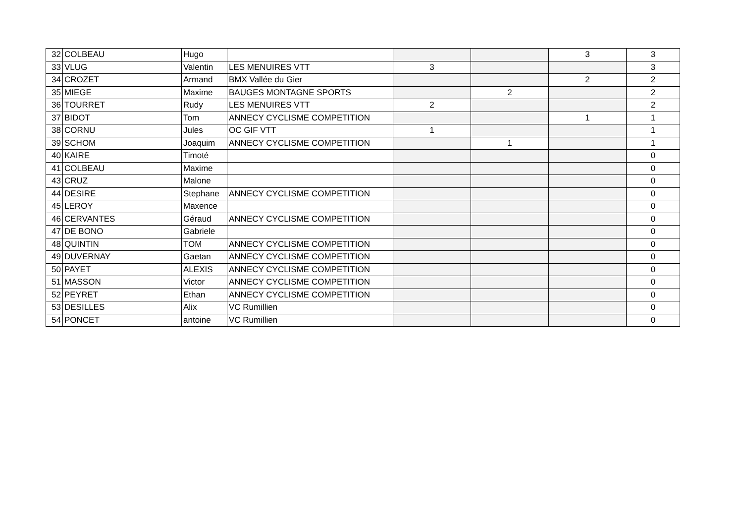| 32 | COLBEAU | Hugo | | | | 3 | 3 |
| 33 | VLUG | Valentin | LES MENUIRES VTT | 3 | | | 3 |
| 34 | CROZET | Armand | BMX Vallée du Gier | | | 2 | 2 |
| 35 | MIEGE | Maxime | BAUGES MONTAGNE SPORTS | | 2 | | 2 |
| 36 | TOURRET | Rudy | LES MENUIRES VTT | 2 | | | 2 |
| 37 | BIDOT | Tom | ANNECY CYCLISME COMPETITION | | | 1 | 1 |
| 38 | CORNU | Jules | OC GIF VTT | 1 | | | 1 |
| 39 | SCHOM | Joaquim | ANNECY CYCLISME COMPETITION | | 1 | | 1 |
| 40 | KAIRE | Timoté | | | | | 0 |
| 41 | COLBEAU | Maxime | | | | | 0 |
| 43 | CRUZ | Malone | | | | | 0 |
| 44 | DESIRE | Stephane | ANNECY CYCLISME COMPETITION | | | | 0 |
| 45 | LEROY | Maxence | | | | | 0 |
| 46 | CERVANTES | Géraud | ANNECY CYCLISME COMPETITION | | | | 0 |
| 47 | DE BONO | Gabriele | | | | | 0 |
| 48 | QUINTIN | TOM | ANNECY CYCLISME COMPETITION | | | | 0 |
| 49 | DUVERNAY | Gaetan | ANNECY CYCLISME COMPETITION | | | | 0 |
| 50 | PAYET | ALEXIS | ANNECY CYCLISME COMPETITION | | | | 0 |
| 51 | MASSON | Victor | ANNECY CYCLISME COMPETITION | | | | 0 |
| 52 | PEYRET | Ethan | ANNECY CYCLISME COMPETITION | | | | 0 |
| 53 | DESILLES | Alix | VC Rumillien | | | | 0 |
| 54 | PONCET | antoine | VC Rumillien | | | | 0 |